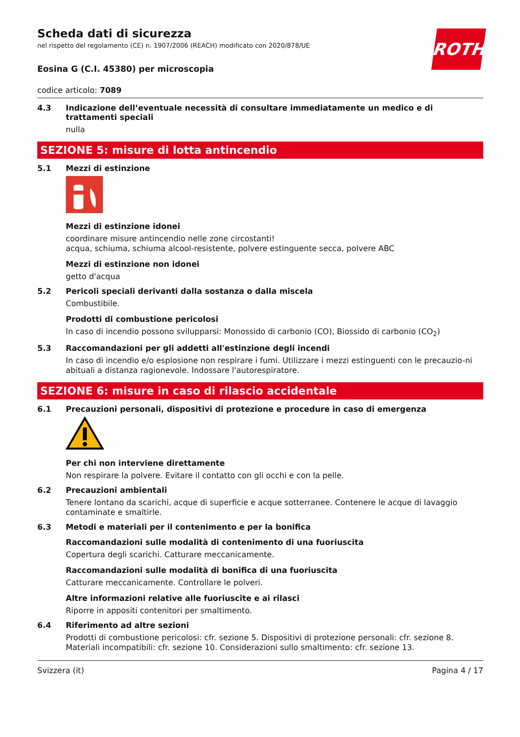ROTH
Scheda dati di sicurezza
nel rispetto del regolamento (CE) n. 1907/2006 (REACH) modificato con 2020/878/UE
Eosina G (C.I. 45380) per microscopia
codice articolo: 7089
4.3 Indicazione dell’eventuale necessità di consultare immediatamente un medico e di trattamenti speciali
nulla
SEZIONE 5: misure di lotta antincendio
5.1 Mezzi di estinzione
Mezzi di estinzione idonei
coordinare misure antincendio nelle zone circostanti!
acqua, schiuma, schiuma alcool-resistente, polvere estinguente secca, polvere ABC
Mezzi di estinzione non idonei
getto d'acqua
5.2 Pericoli speciali derivanti dalla sostanza o dalla miscela
Combustibile.
Prodotti di combustione pericolosi
In caso di incendio possono svilupparsi: Monossido di carbonio (CO), Biossido di carbonio (CO<sub>2</sub>)
5.3 Raccomandazioni per gli addetti all'estinzione degli incendi
In caso di incendio e/o esplosione non respirare i fumi. Utilizzare i mezzi estinguenti con le precauzio-ni abituali a distanza ragionevole. Indossare l'autorespiratore.
SEZIONE 6: misure in caso di rilascio accidentale
6.1 Precauzioni personali, dispositivi di protezione e procedure in caso di emergenza
Per chi non interviene direttamente
Non respirare la polvere. Evitare il contatto con gli occhi e con la pelle.
6.2 Precauzioni ambientali
Tenere lontano da scarichi, acque di superficie e acque sotterranee. Contenere le acque di lavaggio contaminate e smaltirle.
6.3 Metodi e materiali per il contenimento e per la bonifica
Raccomandazioni sulle modalità di contenimento di una fuoriuscita
Copertura degli scarichi. Catturare meccanicamente.
Raccomandazioni sulle modalità di bonifica di una fuoriuscita
Catturare meccanicamente. Controllare le polveri.
Altre informazioni relative alle fuoriuscite e ai rilasci
Riporre in appositi contenitori per smaltimento.
6.4 Riferimento ad altre sezioni
Prodotti di combustione pericolosi: cfr. sezione 5. Dispositivi di protezione personali: cfr. sezione 8. Materiali incompatibili: cfr. sezione 10. Considerazioni sullo smaltimento: cfr. sezione 13.
Svizzera (it) Pagina 4 / 17